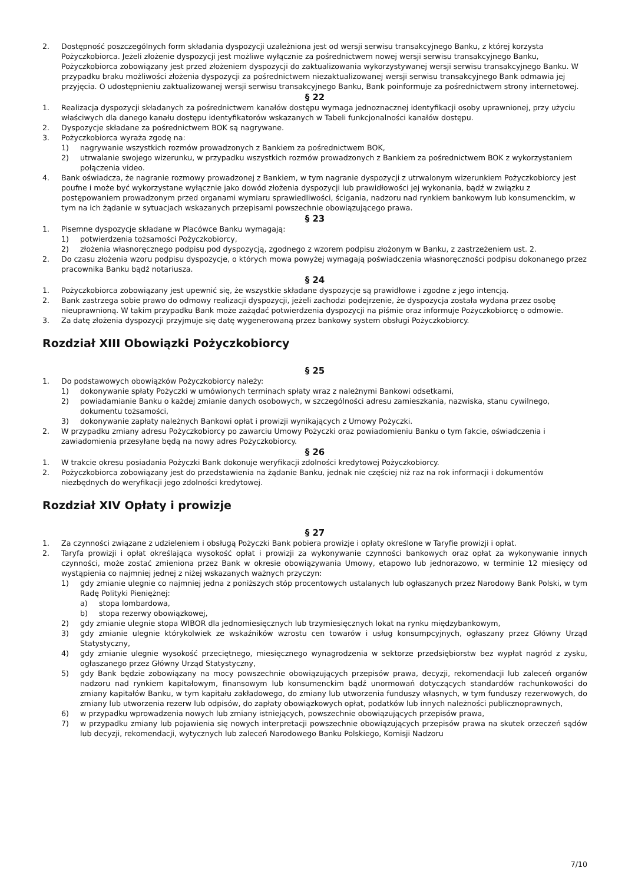2. Dostępność poszczególnych form składania dyspozycji uzależniona jest od wersji serwisu transakcyjnego Banku, z której korzysta Pożyczkobiorca. Jeżeli złożenie dyspozycji jest możliwe wyłącznie za pośrednictwem nowej wersji serwisu transakcyjnego Banku, Pożyczkobiorca zobowiązany jest przed złożeniem dyspozycji do zaktualizowania wykorzystywanej wersji serwisu transakcyjnego Banku. W przypadku braku możliwości złożenia dyspozycji za pośrednictwem niezaktualizowanej wersji serwisu transakcyjnego Bank odmawia jej przyjęcia. O udostępnieniu zaktualizowanej wersji serwisu transakcyjnego Banku, Bank poinformuje za pośrednictwem strony internetowej.
§ 22
1. Realizacja dyspozycji składanych za pośrednictwem kanałów dostępu wymaga jednoznacznej identyfikacji osoby uprawnionej, przy użyciu właściwych dla danego kanału dostępu identyfikatorów wskazanych w Tabeli funkcjonalności kanałów dostępu.
2. Dyspozycje składane za pośrednictwem BOK są nagrywane.
3. Pożyczkobiorca wyraża zgodę na:
1) nagrywanie wszystkich rozmów prowadzonych z Bankiem za pośrednictwem BOK,
2) utrwalanie swojego wizerunku, w przypadku wszystkich rozmów prowadzonych z Bankiem za pośrednictwem BOK z wykorzystaniem połączenia video.
4. Bank oświadcza, że nagranie rozmowy prowadzonej z Bankiem, w tym nagranie dyspozycji z utrwalonym wizerunkiem Pożyczkobiorcy jest poufne i może być wykorzystane wyłącznie jako dowód złożenia dyspozycji lub prawidłowości jej wykonania, bądź w związku z postępowaniem prowadzonym przed organami wymiaru sprawiedliwości, ścigania, nadzoru nad rynkiem bankowym lub konsumenckim, w tym na ich żądanie w sytuacjach wskazanych przepisami powszechnie obowiązującego prawa.
§ 23
1. Pisemne dyspozycje składane w Placówce Banku wymagają:
1) potwierdzenia tożsamości Pożyczkobiorcy,
2) złożenia własnoręcznego podpisu pod dyspozycją, zgodnego z wzorem podpisu złożonym w Banku, z zastrzeżeniem ust. 2.
2. Do czasu złożenia wzoru podpisu dyspozycje, o których mowa powyżej wymagają poświadczenia własnoręczności podpisu dokonanego przez pracownika Banku bądź notariusza.
§ 24
1. Pożyczkobiorca zobowiązany jest upewnić się, że wszystkie składane dyspozycje są prawidłowe i zgodne z jego intencją.
2. Bank zastrzega sobie prawo do odmowy realizacji dyspozycji, jeżeli zachodzi podejrzenie, że dyspozycja została wydana przez osobę nieuprawnioną. W takim przypadku Bank może zażądać potwierdzenia dyspozycji na piśmie oraz informuje Pożyczkobiorcę o odmowie.
3. Za datę złożenia dyspozycji przyjmuje się datę wygenerowaną przez bankowy system obsługi Pożyczkobiorcy.
Rozdział XIII Obowiązki Pożyczkobiorcy
§ 25
1. Do podstawowych obowiązków Pożyczkobiorcy należy:
1) dokonywanie spłaty Pożyczki w umówionych terminach spłaty wraz z należnymi Bankowi odsetkami,
2) powiadamianie Banku o każdej zmianie danych osobowych, w szczególności adresu zamieszkania, nazwiska, stanu cywilnego, dokumentu tożsamości,
3) dokonywanie zapłaty należnych Bankowi opłat i prowizji wynikających z Umowy Pożyczki.
2. W przypadku zmiany adresu Pożyczkobiorcy po zawarciu Umowy Pożyczki oraz powiadomieniu Banku o tym fakcie, oświadczenia i zawiadomienia przesyłane będą na nowy adres Pożyczkobiorcy.
§ 26
1. W trakcie okresu posiadania Pożyczki Bank dokonuje weryfikacji zdolności kredytowej Pożyczkobiorcy.
2. Pożyczkobiorca zobowiązany jest do przedstawienia na żądanie Banku, jednak nie częściej niż raz na rok informacji i dokumentów niezbędnych do weryfikacji jego zdolności kredytowej.
Rozdział XIV Opłaty i prowizje
§ 27
1. Za czynności związane z udzieleniem i obsługą Pożyczki Bank pobiera prowizje i opłaty określone w Taryfie prowizji i opłat.
2. Taryfa prowizji i opłat określająca wysokość opłat i prowizji za wykonywanie czynności bankowych oraz opłat za wykonywanie innych czynności, może zostać zmieniona przez Bank w okresie obowiązywania Umowy, etapowo lub jednorazowo, w terminie 12 miesięcy od wystąpienia co najmniej jednej z niżej wskazanych ważnych przyczyn:
1) gdy zmianie ulegnie co najmniej jedna z poniższych stóp procentowych ustalanych lub ogłaszanych przez Narodowy Bank Polski, w tym Radę Polityki Pieniężnej:
a) stopa lombardowa,
b) stopa rezerwy obowiązkowej,
2) gdy zmianie ulegnie stopa WIBOR dla jednomiesięcznych lub trzymiesięcznych lokat na rynku międzybankowym,
3) gdy zmianie ulegnie którykolwiek ze wskaźników wzrostu cen towarów i usług konsumpcyjnych, ogłaszany przez Główny Urząd Statystyczny,
4) gdy zmianie ulegnie wysokość przeciętnego, miesięcznego wynagrodzenia w sektorze przedsiębiorstw bez wypłat nagród z zysku, ogłaszanego przez Główny Urząd Statystyczny,
5) gdy Bank będzie zobowiązany na mocy powszechnie obowiązujących przepisów prawa, decyzji, rekomendacji lub zaleceń organów nadzoru nad rynkiem kapitałowym, finansowym lub konsumenckim bądź unormowań dotyczących standardów rachunkowości do zmiany kapitałów Banku, w tym kapitału zakładowego, do zmiany lub utworzenia funduszy własnych, w tym funduszy rezerwowych, do zmiany lub utworzenia rezerw lub odpisów, do zapłaty obowiązkowych opłat, podatków lub innych należności publicznoprawnych,
6) w przypadku wprowadzenia nowych lub zmiany istniejących, powszechnie obowiązujących przepisów prawa,
7) w przypadku zmiany lub pojawienia się nowych interpretacji powszechnie obowiązujących przepisów prawa na skutek orzeczeń sądów lub decyzji, rekomendacji, wytycznych lub zaleceń Narodowego Banku Polskiego, Komisji Nadzoru
7/10